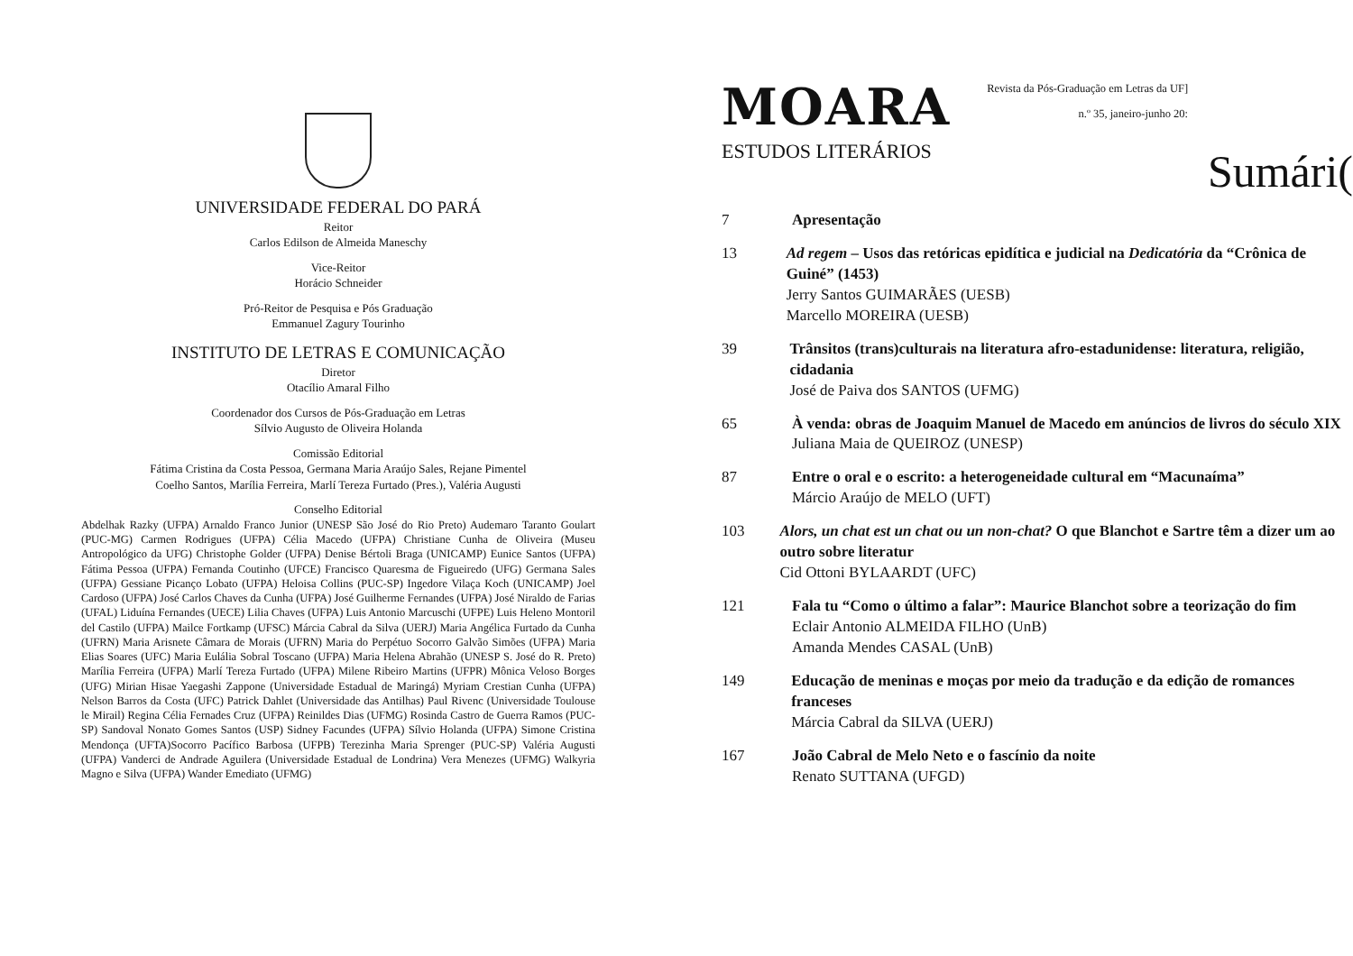UNIVERSIDADE FEDERAL DO PARÁ
Reitor
Carlos Edilson de Almeida Maneschy
Vice-Reitor
Horácio Schneider
Pró-Reitor de Pesquisa e Pós Graduação
Emmanuel Zagury Tourinho
INSTITUTO DE LETRAS E COMUNICAÇÃO
Diretor
Otacílio Amaral Filho
Coordenador dos Cursos de Pós-Graduação em Letras
Sílvio Augusto de Oliveira Holanda
Comissão Editorial
Fátima Cristina da Costa Pessoa, Germana Maria Araújo Sales, Rejane Pimentel
Coelho Santos, Marília Ferreira, Marlí Tereza Furtado (Pres.), Valéria Augusti
Conselho Editorial
Abdelhak Razky (UFPA) Arnaldo Franco Junior (UNESP São José do Rio Preto) Audemaro Taranto Goulart (PUC-MG) Carmen Rodrigues (UFPA) Célia Macedo (UFPA) Christiane Cunha de Oliveira (Museu Antropológico da UFG) Christophe Golder (UFPA) Denise Bértoli Braga (UNICAMP) Eunice Santos (UFPA) Fátima Pessoa (UFPA) Fernanda Coutinho (UFCE) Francisco Quaresma de Figueiredo (UFG) Germana Sales (UFPA) Gessiane Picanço Lobato (UFPA) Heloisa Collins (PUC-SP) Ingedore Vilaça Koch (UNICAMP) Joel Cardoso (UFPA) José Carlos Chaves da Cunha (UFPA) José Guilherme Fernandes (UFPA) José Niraldo de Farias (UFAL) Liduína Fernandes (UECE) Lilia Chaves (UFPA) Luis Antonio Marcuschi (UFPE) Luis Heleno Montoril del Castilo (UFPA) Mailce Fortkamp (UFSC) Márcia Cabral da Silva (UERJ) Maria Angélica Furtado da Cunha (UFRN) Maria Arisnete Câmara de Morais (UFRN) Maria do Perpétuo Socorro Galvão Simões (UFPA) Maria Elias Soares (UFC) Maria Eulália Sobral Toscano (UFPA) Maria Helena Abrahão (UNESP S. José do R. Preto) Marília Ferreira (UFPA) Marlí Tereza Furtado (UFPA) Milene Ribeiro Martins (UFPR) Mônica Veloso Borges (UFG) Mirian Hisae Yaegashi Zappone (Universidade Estadual de Maringá) Myriam Crestian Cunha (UFPA) Nelson Barros da Costa (UFC) Patrick Dahlet (Universidade das Antilhas) Paul Rivenc (Universidade Toulouse le Mirail) Regina Célia Fernades Cruz (UFPA) Reinildes Dias (UFMG) Rosinda Castro de Guerra Ramos (PUC-SP) Sandoval Nonato Gomes Santos (USP) Sidney Facundes (UFPA) Sílvio Holanda (UFPA) Simone Cristina Mendonça (UFTA)Socorro Pacífico Barbosa (UFPB) Terezinha Maria Sprenger (PUC-SP) Valéria Augusti (UFPA) Vanderci de Andrade Aguilera (Universidade Estadual de Londrina) Vera Menezes (UFMG) Walkyria Magno e Silva (UFPA) Wander Emediato (UFMG)
MOARA
ESTUDOS LITERÁRIOS
Revista da Pós-Graduação em Letras da UF]
n.º 35, janeiro-junho 20:
Sumári(
7 Apresentação
13 Ad regem – Usos das retóricas epidítica e judicial na Dedicatória da “Crônica de Guiné” (1453)
Jerry Santos GUIMARÃES (UESB)
Marcello MOREIRA (UESB)
39 Trânsitos (trans)culturais na literatura afro-estadunidense: literatura, religião, cidadania
José de Paiva dos SANTOS (UFMG)
65 À venda: obras de Joaquim Manuel de Macedo em anúncios de livros do século XIX
Juliana Maia de QUEIROZ (UNESP)
87 Entre o oral e o escrito: a heterogeneidade cultural em “Macunaíma”
Márcio Araújo de MELO (UFT)
103 Alors, un chat est un chat ou un non-chat? O que Blanchot e Sartre têm a dizer um ao outro sobre literatur
Cid Ottoni BYLAARDT (UFC)
121 Fala tu “Como o último a falar”: Maurice Blanchot sobre a teorização do fim
Eclair Antonio ALMEIDA FILHO (UnB)
Amanda Mendes CASAL (UnB)
149 Educação de meninas e moças por meio da tradução e da edição de romances franceses
Márcia Cabral da SILVA (UERJ)
167 João Cabral de Melo Neto e o fascínio da noite
Renato SUTTANA (UFGD)